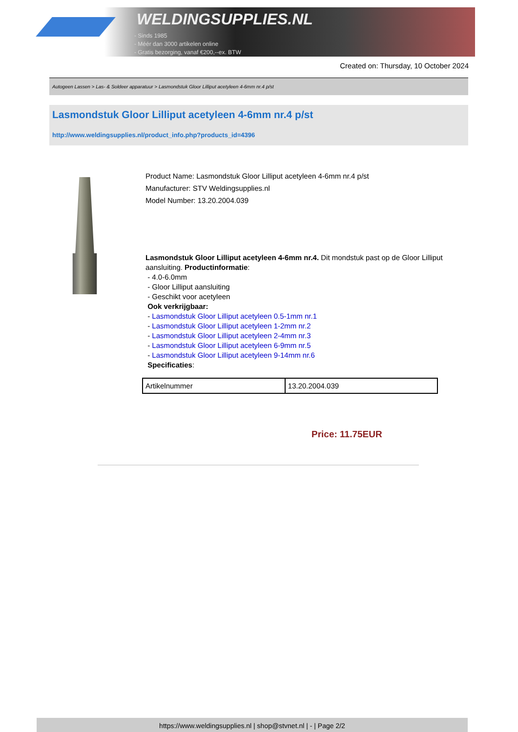WELDINGSUPPLIES.NL
- Sinds 1985
- Méér dan 3000 artikelen online
- Gratis bezorging, vanaf €200,--ex. BTW
Created on: Thursday, 10 October 2024
Autogeen Lassen > Las- & Soldeer apparatuur > Lasmondstuk Gloor Lilliput acetyleen 4-6mm nr.4 p/st
Lasmondstuk Gloor Lilliput acetyleen 4-6mm nr.4 p/st
http://www.weldingsupplies.nl/product_info.php?products_id=4396
Product Name: Lasmondstuk Gloor Lilliput acetyleen 4-6mm nr.4 p/st
Manufacturer: STV Weldingsupplies.nl
Model Number: 13.20.2004.039
Lasmondstuk Gloor Lilliput acetyleen 4-6mm nr.4. Dit mondstuk past op de Gloor Lilliput aansluiting. Productinformatie:
- 4.0-6.0mm
- Gloor Lilliput aansluiting
- Geschikt voor acetyleen
Ook verkrijgbaar:
- Lasmondstuk Gloor Lilliput acetyleen 0.5-1mm nr.1
- Lasmondstuk Gloor Lilliput acetyleen 1-2mm nr.2
- Lasmondstuk Gloor Lilliput acetyleen 2-4mm nr.3
- Lasmondstuk Gloor Lilliput acetyleen 6-9mm nr.5
- Lasmondstuk Gloor Lilliput acetyleen 9-14mm nr.6
Specificaties:
| Artikelnummer | 13.20.2004.039 |
Price: 11.75EUR
https://www.weldingsupplies.nl | shop@stvnet.nl | - | Page 2/2